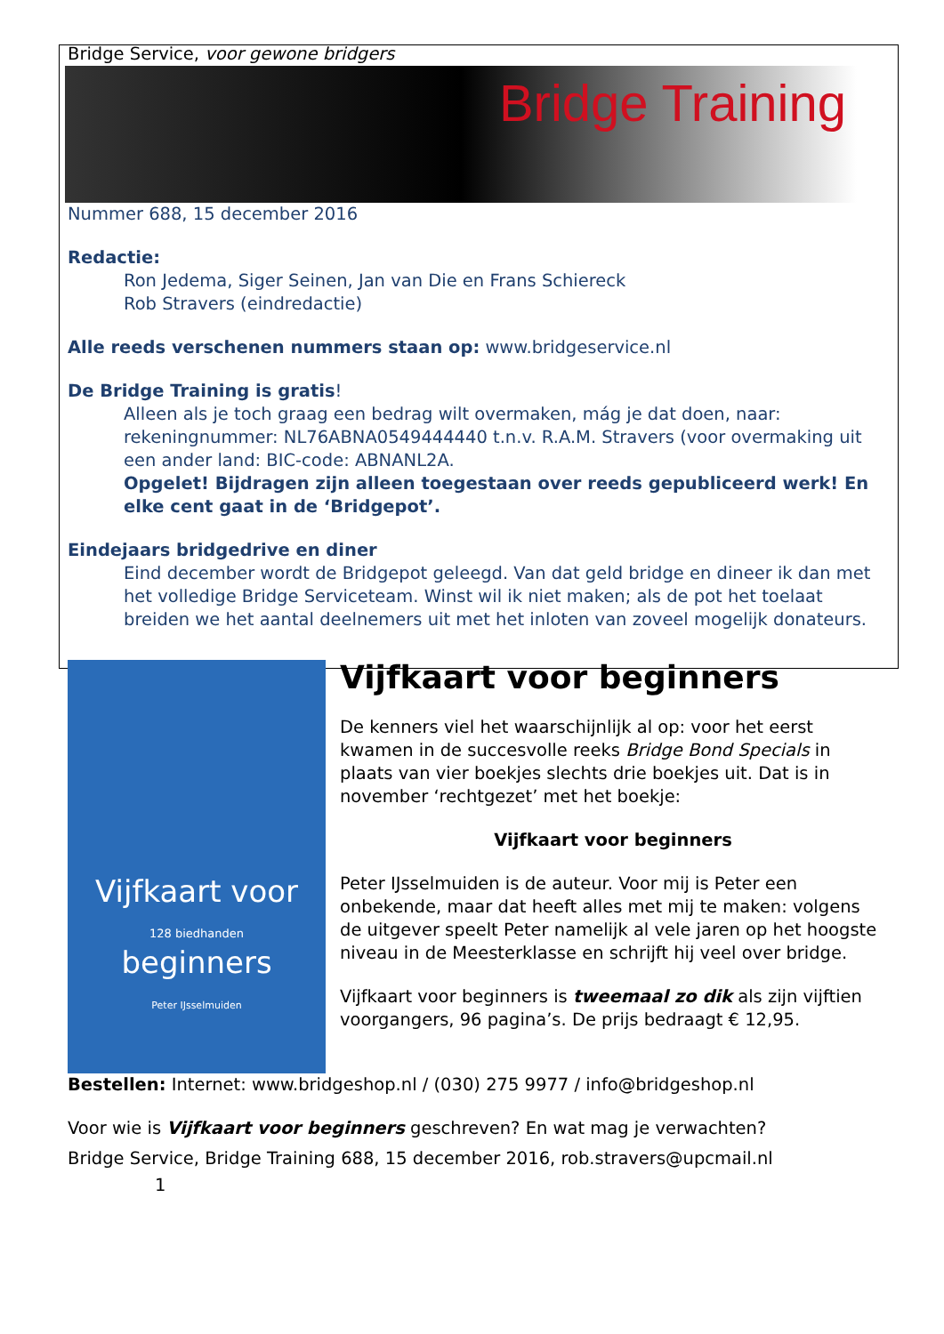Bridge Service, voor gewone bridgers
Bridge Training
Nummer 688, 15 december 2016
Redactie:
Ron Jedema, Siger Seinen, Jan van Die en Frans Schiereck
Rob Stravers (eindredactie)
Alle reeds verschenen nummers staan op: www.bridgeservice.nl
De Bridge Training is gratis!
Alleen als je toch graag een bedrag wilt overmaken, mág je dat doen, naar: rekeningnummer: NL76ABNA0549444440 t.n.v. R.A.M. Stravers (voor overmaking uit een ander land: BIC-code: ABNANL2A.
Opgelet! Bijdragen zijn alleen toegestaan over reeds gepubliceerd werk! En elke cent gaat in de ‘Bridgepot’.
Eindejaars bridgedrive en diner
Eind december wordt de Bridgepot geleegd. Van dat geld bridge en dineer ik dan met het volledige Bridge Serviceteam. Winst wil ik niet maken; als de pot het toelaat breiden we het aantal deelnemers uit met het inloten van zoveel mogelijk donateurs.
Vijfkaart voor
128 biedhanden
beginners
Peter IJsselmuiden
Vijfkaart voor beginners
De kenners viel het waarschijnlijk al op: voor het eerst kwamen in de succesvolle reeks Bridge Bond Specials in plaats van vier boekjes slechts drie boekjes uit. Dat is in november ‘rechtgezet’ met het boekje:
Vijfkaart voor beginners
Peter IJsselmuiden is de auteur. Voor mij is Peter een onbekende, maar dat heeft alles met mij te maken: volgens de uitgever speelt Peter namelijk al vele jaren op het hoogste niveau in de Meesterklasse en schrijft hij veel over bridge.
Vijfkaart voor beginners is tweemaal zo dik als zijn vijftien voorgangers, 96 pagina’s. De prijs bedraagt € 12,95.
Bestellen: Internet: www.bridgeshop.nl / (030) 275 9977 / info@bridgeshop.nl
Voor wie is Vijfkaart voor beginners geschreven? En wat mag je verwachten?
Bridge Service, Bridge Training 688, 15 december 2016, rob.stravers@upcmail.nl
1